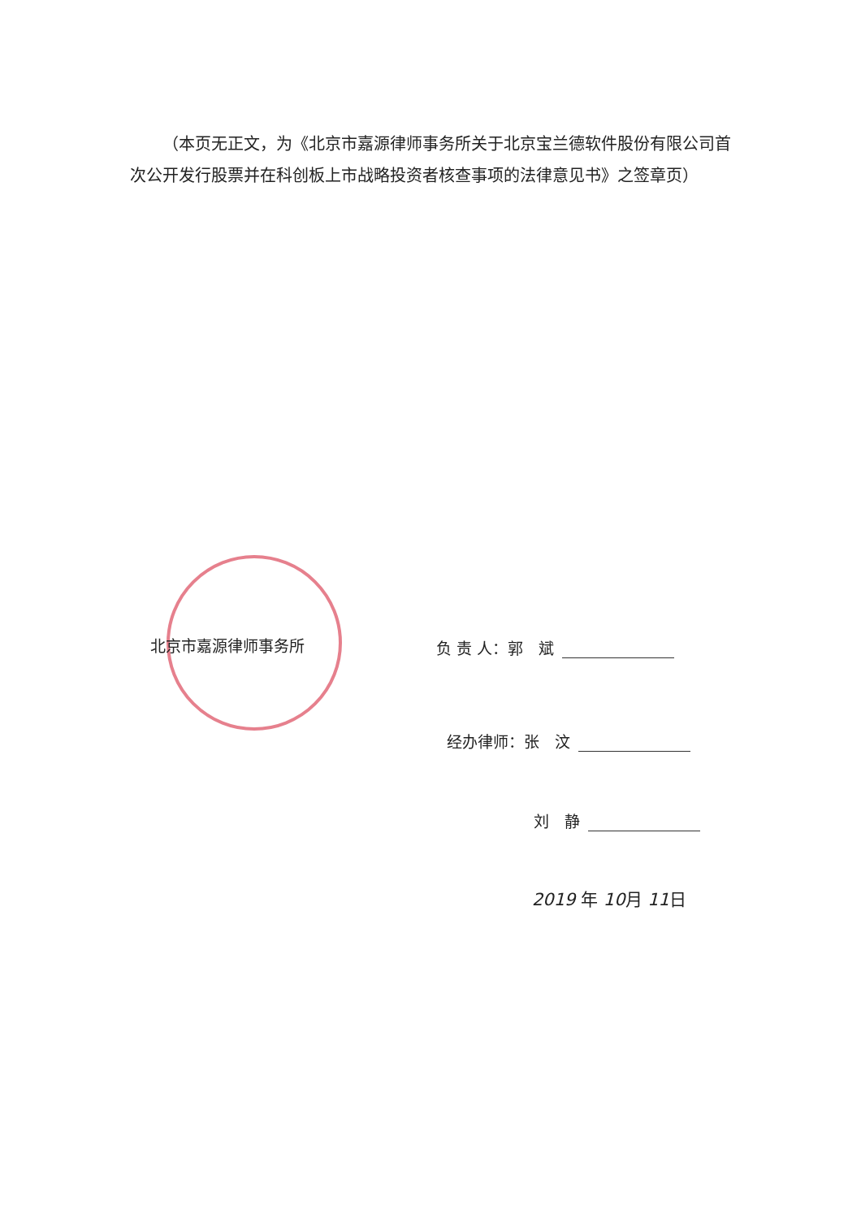（本页无正文，为《北京市嘉源律师事务所关于北京宝兰德软件股份有限公司首次公开发行股票并在科创板上市战略投资者核查事项的法律意见书》之签章页）
北京市嘉源律师事务所 负 责 人：郭　斌
经办律师：张　汶
刘　静
2019 年 10月 11日